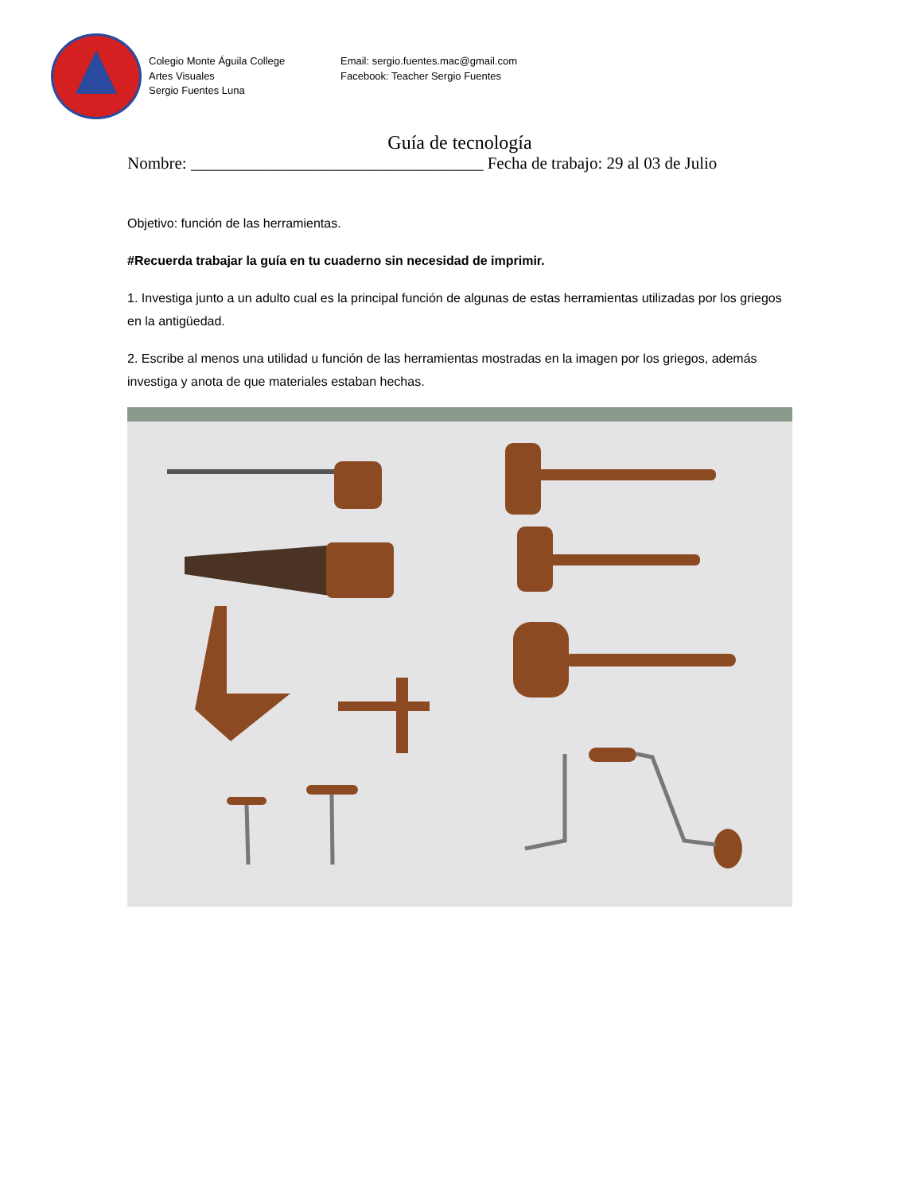Colegio Monte Águila College
Artes Visuales
Sergio Fuentes Luna
Email: sergio.fuentes.mac@gmail.com
Facebook: Teacher Sergio Fuentes
Guía de tecnología
Nombre: ___________________________________ Fecha de trabajo: 29 al 03 de Julio
Objetivo: función de las herramientas.
#Recuerda trabajar la guía en tu cuaderno sin necesidad de imprimir.
1. Investiga junto a un adulto cual es la principal función de algunas de estas herramientas utilizadas por los griegos en la antigüedad.
2. Escribe al menos una utilidad u función de las herramientas mostradas en la imagen por los griegos, además investiga y anota de que materiales estaban hechas.